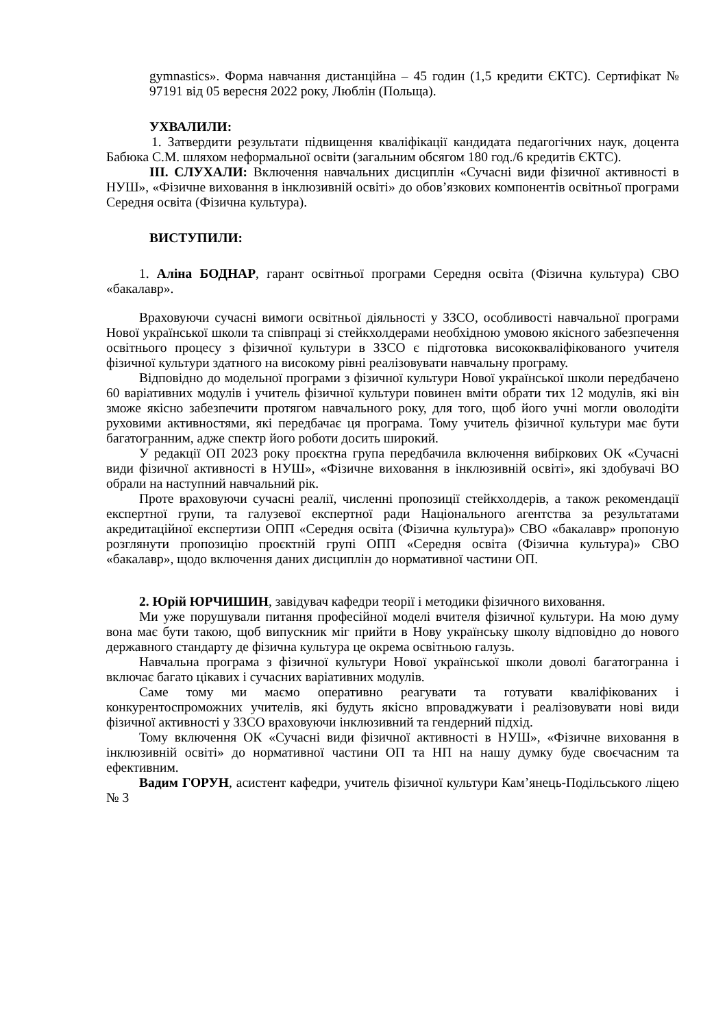gymnastics». Форма навчання дистанційна – 45 годин (1,5 кредити ЄКТС). Сертифікат № 97191 від 05 вересня 2022 року, Люблін (Польща).
УХВАЛИЛИ:
1. Затвердити результати підвищення кваліфікації кандидата педагогічних наук, доцента Бабюка С.М. шляхом неформальної освіти (загальним обсягом 180 год./6 кредитів ЄКТС).
ІІІ. СЛУХАЛИ: Включення навчальних дисциплін «Сучасні види фізичної активності в НУШ», «Фізичне виховання в інклюзивній освіті» до обов’язкових компонентів освітньої програми Середня освіта (Фізична культура).
ВИСТУПИЛИ:
1. Аліна БОДНАР, гарант освітньої програми Середня освіта (Фізична культура) СВО «бакалавр».
Враховуючи сучасні вимоги освітньої діяльності у ЗЗСО, особливості навчальної програми Нової української школи та співпраці зі стейкхолдерами необхідною умовою якісного забезпечення освітнього процесу з фізичної культури в ЗЗСО є підготовка висококваліфікованого учителя фізичної культури здатного на високому рівні реалізовувати навчальну програму.
Відповідно до модельної програми з фізичної культури Нової української школи передбачено 60 варіативних модулів і учитель фізичної культури повинен вміти обрати тих 12 модулів, які він зможе якісно забезпечити протягом навчального року, для того, щоб його учні могли оволодіти руховими активностями, які передбачає ця програма. Тому учитель фізичної культури має бути багатогранним, адже спектр його роботи досить широкий.
У редакції ОП 2023 року проєктна група передбачила включення вибіркових ОК «Сучасні види фізичної активності в НУШ», «Фізичне виховання в інклюзивній освіті», які здобувачі ВО обрали на наступний навчальний рік.
Проте враховуючи сучасні реалії, численні пропозиції стейкхолдерів, а також рекомендації експертної групи, та галузевої експертної ради Національного агентства за результатами акредитаційної експертизи ОПП «Середня освіта (Фізична культура)» СВО «бакалавр» пропоную розглянути пропозицію проєктній групі ОПП «Середня освіта (Фізична культура)» СВО «бакалавр», щодо включення даних дисциплін до нормативної частини ОП.
2. Юрій ЮРЧИШИН, завідувач кафедри теорії і методики фізичного виховання.
Ми уже порушували питання професійної моделі вчителя фізичної культури. На мою думу вона має бути такою, щоб випускник міг прийти в Нову українську школу відповідно до нового державного стандарту де фізична культура це окрема освітньою галузь.
Навчальна програма з фізичної культури Нової української школи доволі багатогранна і включає багато цікавих і сучасних варіативних модулів.
Саме тому ми маємо оперативно реагувати та готувати кваліфікованих і конкурентоспроможних учителів, які будуть якісно впроваджувати і реалізовувати нові види фізичної активності у ЗЗСО враховуючи інклюзивний та гендерний підхід.
Тому включення ОК «Сучасні види фізичної активності в НУШ», «Фізичне виховання в інклюзивній освіті» до нормативної частини ОП та НП на нашу думку буде своєчасним та ефективним.
Вадим ГОРУН, асистент кафедри, учитель фізичної культури Кам’янець-Подільського ліцею № 3